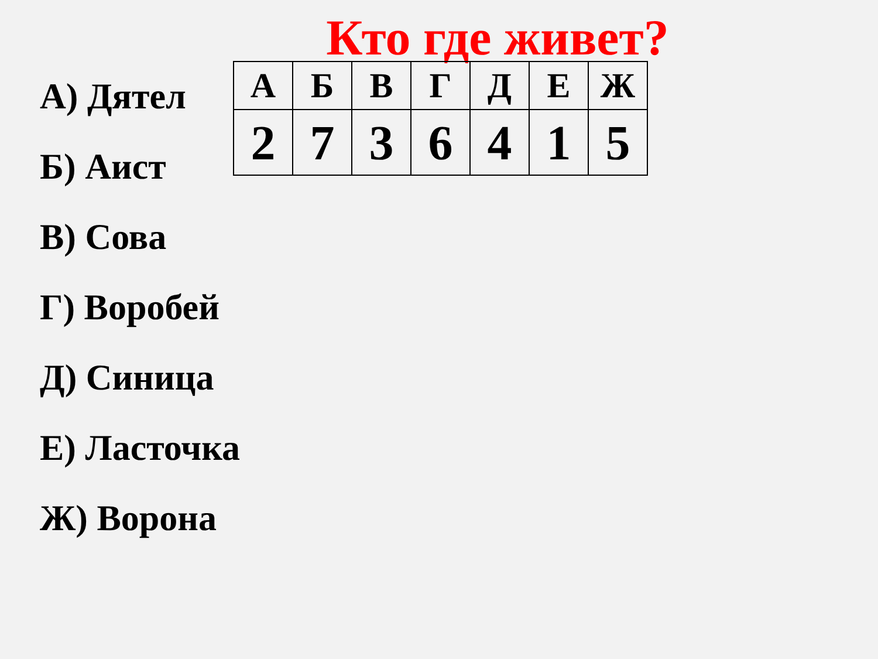Кто где живет?
А) Дятел
Б) Аист
В) Сова
Г) Воробей
Д) Синица
Е) Ласточка
Ж) Ворона
| А | Б | В | Г | Д | Е | Ж |
| 2 | 7 | 3 | 6 | 4 | 1 | 5 |